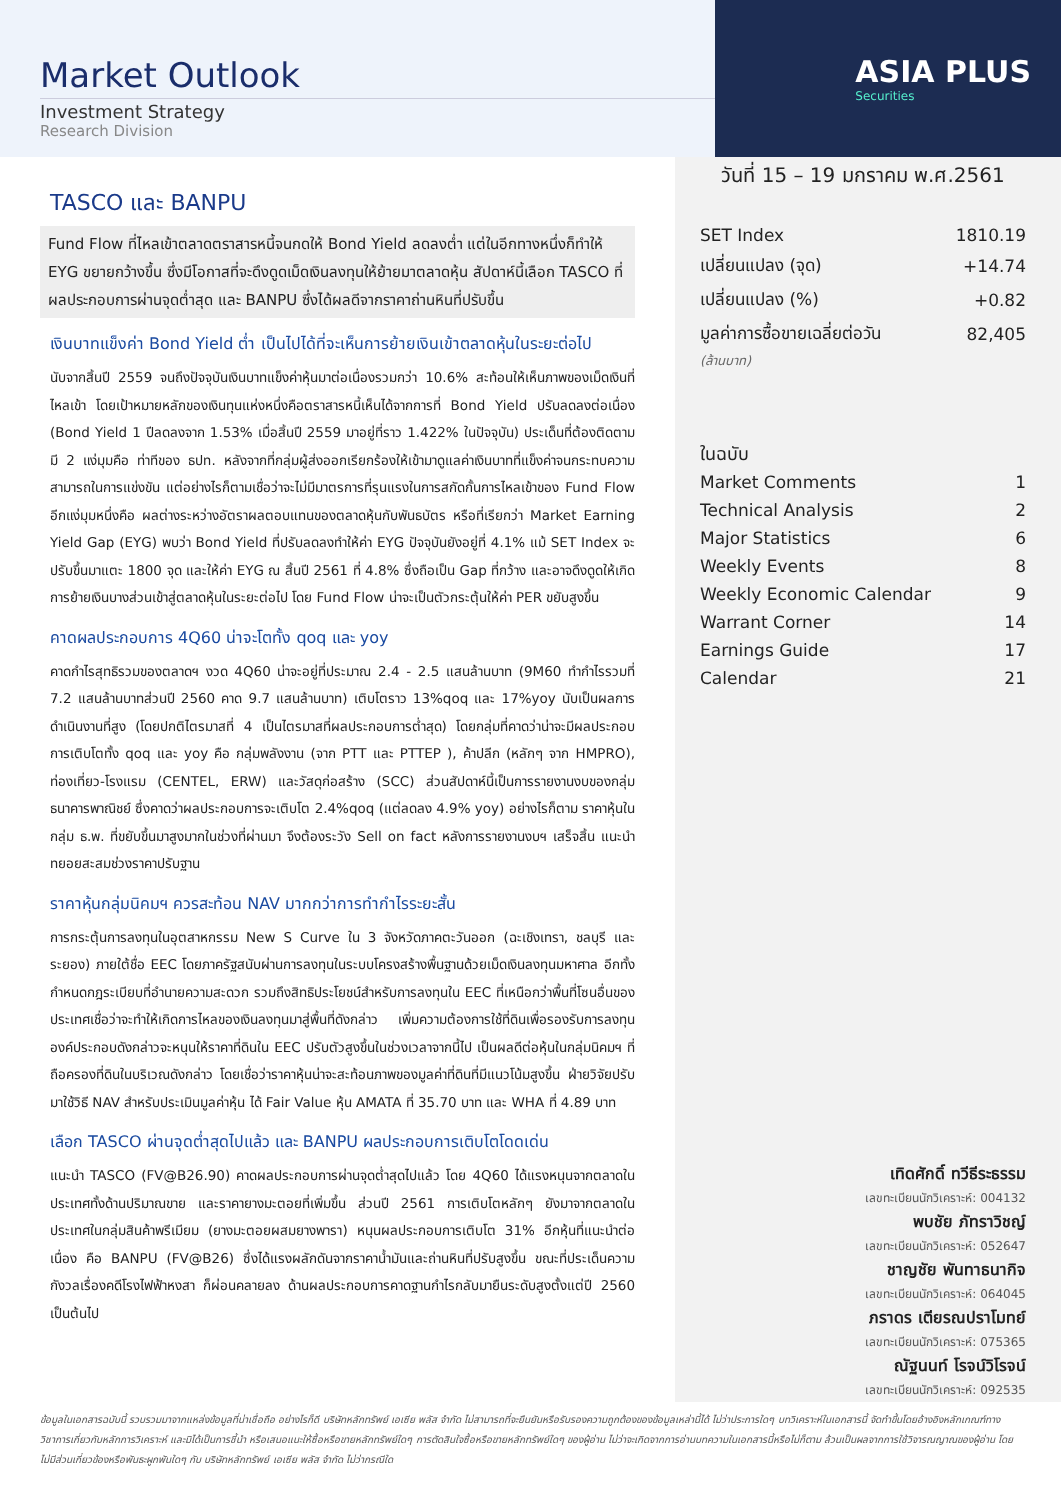Market Outlook
Investment Strategy
Research Division
ASIA PLUS
Securities
TASCO และ BANPU
Fund Flow ที่ไหลเข้าตลาดตราสารหนี้จนกดให้ Bond Yield ลดลงต่ำ แต่ในอีกทางหนึ่งก็ทำให้ EYG ขยายกว้างขึ้น ซึ่งมีโอกาสที่จะดึงดูดเม็ดเงินลงทุนให้ย้ายมาตลาดหุ้น สัปดาห์นี้เลือก TASCO ที่ผลประกอบการผ่านจุดต่ำสุด และ BANPU ซึ่งได้ผลดีจากราคาถ่านหินที่ปรับขึ้น
เงินบาทแข็งค่า Bond Yield ต่ำ เป็นไปได้ที่จะเห็นการย้ายเงินเข้าตลาดหุ้นในระยะต่อไป
นับจากสิ้นปี 2559 จนถึงปัจจุบันเงินบาทแข็งค่าหุ้นมาต่อเนื่องรวมกว่า 10.6% สะท้อนให้เห็นภาพของเม็ดเงินที่ไหลเข้า โดยเป้าหมายหลักของเงินทุนแห่งหนึ่งคือตราสารหนี้เห็นได้จากการที่ Bond Yield ปรับลดลงต่อเนื่อง (Bond Yield 1 ปีลดลงจาก 1.53% เมื่อสิ้นปี 2559 มาอยู่ที่ราว 1.422% ในปัจจุบัน) ประเด็นที่ต้องติดตามมี 2 แง่มุมคือ ท่าทีของ ธปท. หลังจากที่กลุ่มผู้ส่งออกเรียกร้องให้เข้ามาดูแลค่าเงินบาทที่แข็งค่าจนกระทบความสามารถในการแข่งขัน แต่อย่างไรก็ตามเชื่อว่าจะไม่มีมาตรการที่รุนแรงในการสกัดกั้นการไหลเข้าของ Fund Flow อีกแง่มุมหนึ่งคือ ผลต่างระหว่างอัตราผลตอบแทนของตลาดหุ้นกับพันธบัตร หรือที่เรียกว่า Market Earning Yield Gap (EYG) พบว่า Bond Yield ที่ปรับลดลงทำให้ค่า EYG ปัจจุบันยังอยู่ที่ 4.1% แม้ SET Index จะปรับขึ้นมาแตะ 1800 จุด และให้ค่า EYG ณ สิ้นปี 2561 ที่ 4.8% ซึ่งถือเป็น Gap ที่กว้าง และอาจดึงดูดให้เกิดการย้ายเงินบางส่วนเข้าสู่ตลาดหุ้นในระยะต่อไป โดย Fund Flow น่าจะเป็นตัวกระตุ้นให้ค่า PER ขยับสูงขึ้น
คาดผลประกอบการ 4Q60 น่าจะโตทั้ง qoq และ yoy
คาดกำไรสุทธิรวมของตลาดฯ งวด 4Q60 น่าจะอยู่ที่ประมาณ 2.4 - 2.5 แสนล้านบาท (9M60 ทำกำไรรวมที่ 7.2 แสนล้านบาทส่วนปี 2560 คาด 9.7 แสนล้านบาท) เติบโตราว 13%qoq และ 17%yoy นับเป็นผลการดำเนินงานที่สูง (โดยปกติไตรมาสที่ 4 เป็นไตรมาสที่ผลประกอบการต่ำสุด) โดยกลุ่มที่คาดว่าน่าจะมีผลประกอบการเติบโตทั้ง qoq และ yoy คือ กลุ่มพลังงาน (จาก PTT และ PTTEP ), ค้าปลีก (หลักๆ จาก HMPRO), ท่องเที่ยว-โรงแรม (CENTEL, ERW) และวัสดุก่อสร้าง (SCC) ส่วนสัปดาห์นี้เป็นการรายงานงบของกลุ่มธนาคารพาณิชย์ ซึ่งคาดว่าผลประกอบการจะเติบโต 2.4%qoq (แต่ลดลง 4.9% yoy) อย่างไรก็ตาม ราคาหุ้นในกลุ่ม ธ.พ. ที่ขยับขึ้นมาสูงมากในช่วงที่ผ่านมา จึงต้องระวัง Sell on fact หลังการรายงานงบฯ เสร็จสิ้น แนะนำทยอยสะสมช่วงราคาปรับฐาน
ราคาหุ้นกลุ่มนิคมฯ ควรสะท้อน NAV มากกว่าการทำกำไรระยะสั้น
การกระตุ้นการลงทุนในอุตสาหกรรม New S Curve ใน 3 จังหวัดภาคตะวันออก (ฉะเชิงเทรา, ชลบุรี และระยอง) ภายใต้ชื่อ EEC โดยภาครัฐสนับผ่านการลงทุนในระบบโครงสร้างพื้นฐานด้วยเม็ดเงินลงทุนมหาศาล อีกทั้งกำหนดกฎระเบียบที่อำนายความสะดวก รวมถึงสิทธิประโยชน์สำหรับการลงทุนใน EEC ที่เหนือกว่าพื้นที่โซนอื่นของประเทศเชื่อว่าจะทำให้เกิดการไหลของเงินลงทุนมาสู่พื้นที่ดังกล่าว เพิ่มความต้องการใช้ที่ดินเพื่อรองรับการลงทุน องค์ประกอบดังกล่าวจะหนุนให้ราคาที่ดินใน EEC ปรับตัวสูงขึ้นในช่วงเวลาจากนี้ไป เป็นผลดีต่อหุ้นในกลุ่มนิคมฯ ที่ถือครองที่ดินในบริเวณดังกล่าว โดยเชื่อว่าราคาหุ้นน่าจะสะท้อนภาพของมูลค่าที่ดินที่มีแนวโน้มสูงขึ้น ฝ่ายวิจัยปรับมาใช้วิธี NAV สำหรับประเมินมูลค่าหุ้น ได้ Fair Value หุ้น AMATA ที่ 35.70 บาท และ WHA ที่ 4.89 บาท
เลือก TASCO ผ่านจุดต่ำสุดไปแล้ว และ BANPU ผลประกอบการเติบโตโดดเด่น
แนะนำ TASCO (FV@B26.90) คาดผลประกอบการผ่านจุดต่ำสุดไปแล้ว โดย 4Q60 ได้แรงหนุนจากตลาดในประเทศทั้งด้านปริมาณขาย และราคายางมะตอยที่เพิ่มขึ้น ส่วนปี 2561 การเติบโตหลักๆ ยังมาจากตลาดในประเทศในกลุ่มสินค้าพรีเมียม (ยางมะตอยผสมยางพารา) หนุนผลประกอบการเติบโต 31% อีกหุ้นที่แนะนำต่อเนื่อง คือ BANPU (FV@B26) ซึ่งได้แรงผลักดันจากราคาน้ำมันและถ่านหินที่ปรับสูงขึ้น ขณะที่ประเด็นความกังวลเรื่องคดีโรงไฟฟ้าหงสา ก็ผ่อนคลายลง ด้านผลประกอบการคาดฐานกำไรกลับมายืนระดับสูงตั้งแต่ปี 2560 เป็นต้นไป
วันที่ 15 – 19 มกราคม พ.ศ.2561
| SET Index | 1810.19 |
| เปลี่ยนแปลง (จุด) | +14.74 |
| เปลี่ยนแปลง (%) | +0.82 |
| มูลค่าการซื้อขายเฉลี่ยต่อวัน | 82,405 |
(ล้านบาท)
ในฉบับ
| Market Comments | 1 |
| Technical Analysis | 2 |
| Major Statistics | 6 |
| Weekly Events | 8 |
| Weekly Economic Calendar | 9 |
| Warrant Corner | 14 |
| Earnings Guide | 17 |
| Calendar | 21 |
เทิดศักดิ์ ทวีธีระธรรม
เลขทะเบียนนักวิเคราะห์: 004132
พบชัย ภัทราวิชญ์
เลขทะเบียนนักวิเคราะห์: 052647
ชาญชัย พันทาธนากิจ
เลขทะเบียนนักวิเคราะห์: 064045
ภราดร เตียรณปราโมทย์
เลขทะเบียนนักวิเคราะห์: 075365
ณัฐนนท์ โรจน์วิโรจน์
เลขทะเบียนนักวิเคราะห์: 092535
ข้อมูลในเอกสารฉบับนี้ รวบรวมมาจากแหล่งข้อมูลที่น่าเชื่อถือ อย่างไรก็ดี บริษัทหลักทรัพย์ เอเซีย พลัส จำกัด ไม่สามารถที่จะยืนยันหรือรับรองความถูกต้องของข้อมูลเหล่านี้ได้ ไม่ว่าประการใดๆ บทวิเคราะห์ในเอกสารนี้ จัดทำขึ้นโดยอ้างอิงหลักเกณฑ์ทางวิชาการเกี่ยวกับหลักการวิเคราะห์ และมิได้เป็นการชี้นำ หรือเสนอแนะให้ซื้อหรือขายหลักทรัพย์ใดๆ การตัดสินใจซื้อหรือขายหลักทรัพย์ใดๆ ของผู้อ่าน ไม่ว่าจะเกิดจากการอ่านบทความในเอกสารนี้หรือไม่ก็ตาม ล้วนเป็นผลจากการใช้วิจารณญาณของผู้อ่าน โดยไม่มีส่วนเกี่ยวข้องหรือพันธะผูกพันใดๆ กับ บริษัทหลักทรัพย์ เอเซีย พลัส จำกัด ไม่ว่ากรณีใด